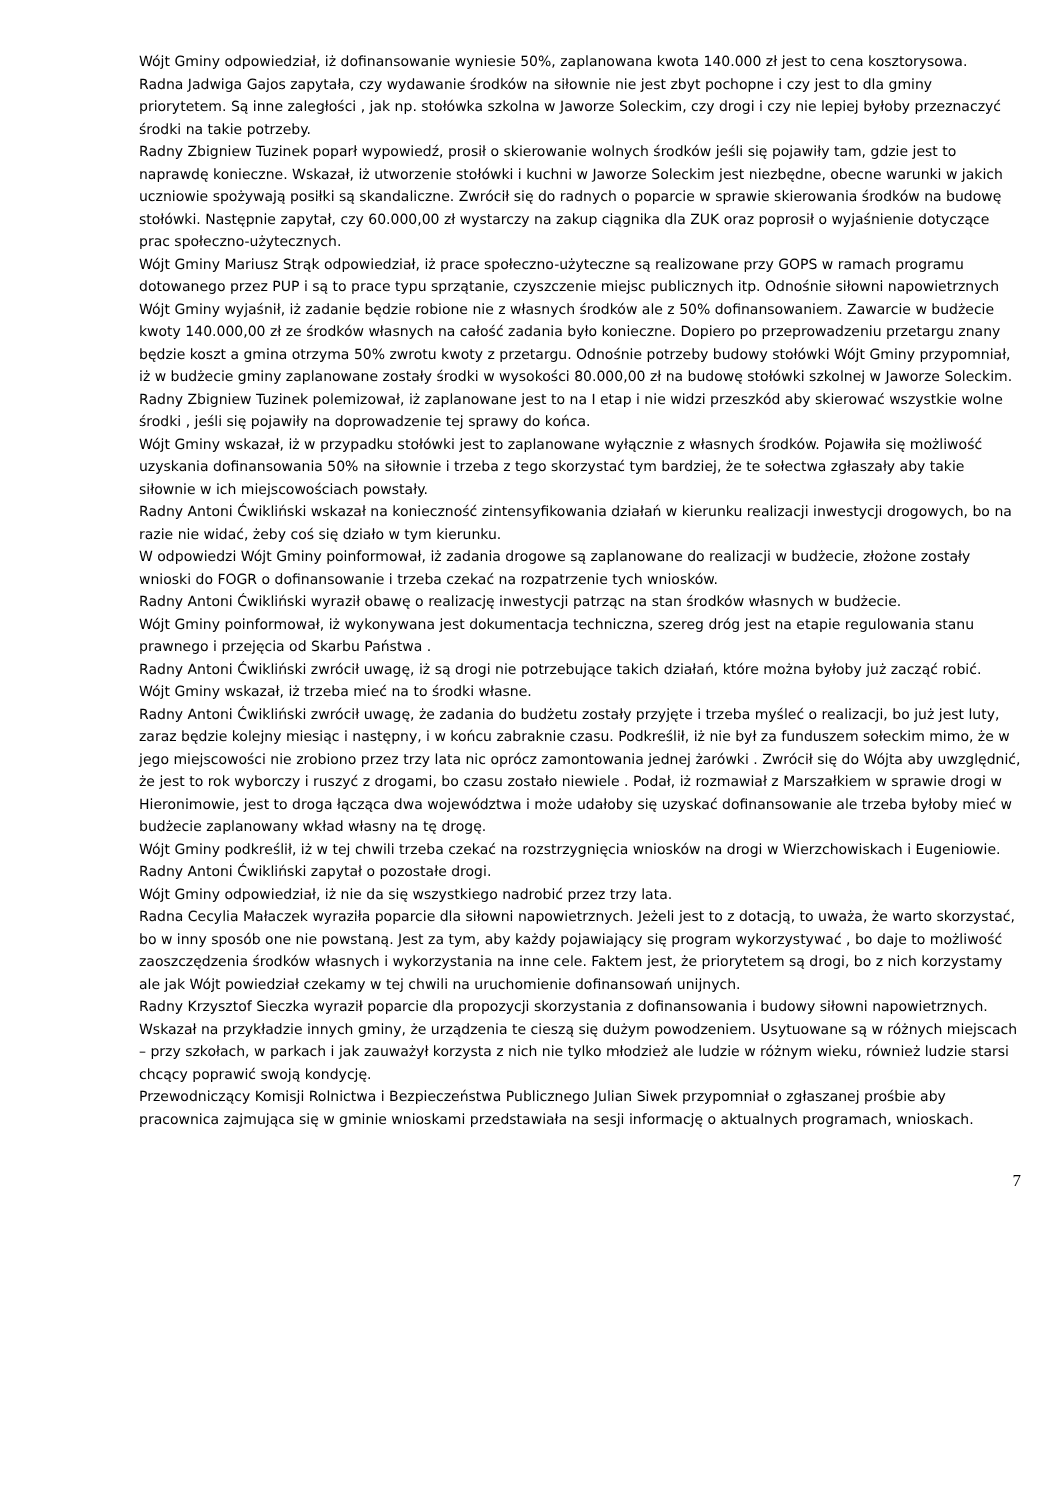Wójt Gminy odpowiedział, iż dofinansowanie wyniesie 50%, zaplanowana kwota 140.000 zł jest to cena kosztorysowa.
Radna Jadwiga Gajos zapytała, czy wydawanie środków na siłownie nie jest zbyt pochopne i czy jest to dla gminy priorytetem. Są inne zaległości , jak np. stołówka szkolna w Jaworze Soleckim, czy drogi i czy nie lepiej byłoby przeznaczyć środki na takie potrzeby.
Radny Zbigniew Tuzinek poparł wypowiedź, prosił o skierowanie wolnych środków jeśli się pojawiły tam, gdzie jest to naprawdę konieczne. Wskazał, iż utworzenie stołówki i kuchni w Jaworze Soleckim jest niezbędne, obecne warunki w jakich uczniowie spożywają posiłki są skandaliczne. Zwrócił się do radnych o poparcie w sprawie skierowania środków na budowę stołówki. Następnie zapytał, czy 60.000,00 zł wystarczy na zakup ciągnika dla ZUK oraz poprosił o wyjaśnienie dotyczące prac społeczno-użytecznych.
Wójt Gminy Mariusz Strąk odpowiedział, iż prace społeczno-użyteczne są realizowane przy GOPS w ramach programu dotowanego przez PUP i są to prace typu sprzątanie, czyszczenie miejsc publicznych itp. Odnośnie siłowni napowietrznych Wójt Gminy wyjaśnił, iż zadanie będzie robione nie z własnych środków ale z 50% dofinansowaniem. Zawarcie w budżecie kwoty 140.000,00 zł ze środków własnych na całość zadania było konieczne. Dopiero po przeprowadzeniu przetargu znany będzie koszt a gmina otrzyma 50% zwrotu kwoty z przetargu. Odnośnie potrzeby budowy stołówki Wójt Gminy przypomniał, iż w budżecie gminy zaplanowane zostały środki w wysokości 80.000,00 zł na budowę stołówki szkolnej w Jaworze Soleckim.
Radny Zbigniew Tuzinek polemizował, iż zaplanowane jest to na I etap i nie widzi przeszkód aby skierować wszystkie wolne środki , jeśli się pojawiły na doprowadzenie tej sprawy do końca.
Wójt Gminy wskazał, iż w przypadku stołówki jest to zaplanowane wyłącznie z własnych środków. Pojawiła się możliwość uzyskania dofinansowania 50% na siłownie i trzeba z tego skorzystać tym bardziej, że te sołectwa zgłaszały aby takie siłownie w ich miejscowościach powstały.
Radny Antoni Ćwikliński wskazał na konieczność zintensyfikowania działań w kierunku realizacji inwestycji drogowych, bo na razie nie widać, żeby coś się działo w tym kierunku.
W odpowiedzi Wójt Gminy poinformował, iż zadania drogowe są zaplanowane do realizacji w budżecie, złożone zostały wnioski do FOGR o dofinansowanie i trzeba czekać na rozpatrzenie tych wniosków.
Radny Antoni Ćwikliński wyraził obawę o realizację inwestycji patrząc na stan środków własnych w budżecie.
Wójt Gminy poinformował, iż wykonywana jest dokumentacja techniczna, szereg dróg jest na etapie regulowania stanu prawnego i przejęcia od Skarbu Państwa .
Radny Antoni Ćwikliński zwrócił uwagę, iż są drogi nie potrzebujące takich działań, które można byłoby już zacząć robić.
Wójt Gminy wskazał, iż trzeba mieć na to środki własne.
Radny Antoni Ćwikliński zwrócił uwagę, że zadania do budżetu zostały przyjęte i trzeba myśleć o realizacji, bo już jest luty, zaraz będzie kolejny miesiąc i następny, i w końcu zabraknie czasu. Podkreślił, iż nie był za funduszem sołeckim mimo, że w jego miejscowości nie zrobiono przez trzy lata nic oprócz zamontowania jednej żarówki . Zwrócił się do Wójta aby uwzględnić, że jest to rok wyborczy i ruszyć z drogami, bo czasu zostało niewiele . Podał, iż rozmawiał z Marszałkiem w sprawie drogi w Hieronimowie, jest to droga łącząca dwa województwa i może udałoby się uzyskać dofinansowanie ale trzeba byłoby mieć w budżecie zaplanowany wkład własny na tę drogę.
Wójt Gminy podkreślił, iż w tej chwili trzeba czekać na rozstrzygnięcia wniosków na drogi w Wierzchowiskach i Eugeniowie.
Radny Antoni Ćwikliński zapytał o pozostałe drogi.
Wójt Gminy odpowiedział, iż nie da się wszystkiego nadrobić przez trzy lata.
Radna Cecylia Małaczek wyraziła poparcie dla siłowni napowietrznych. Jeżeli jest to z dotacją, to uważa, że warto skorzystać, bo w inny sposób one nie powstaną. Jest za tym, aby każdy pojawiający się program wykorzystywać , bo daje to możliwość zaoszczędzenia środków własnych i wykorzystania na inne cele. Faktem jest, że priorytetem są drogi, bo z nich korzystamy ale jak Wójt powiedział czekamy w tej chwili na uruchomienie dofinansowań unijnych.
Radny Krzysztof Sieczka wyraził poparcie dla propozycji skorzystania z dofinansowania i budowy siłowni napowietrznych. Wskazał na przykładzie innych gminy, że urządzenia te cieszą się dużym powodzeniem. Usytuowane są w różnych miejscach – przy szkołach, w parkach i jak zauważył korzysta z nich nie tylko młodzież ale ludzie w różnym wieku, również ludzie starsi chcący poprawić swoją kondycję.
Przewodniczący Komisji Rolnictwa i Bezpieczeństwa Publicznego Julian Siwek przypomniał o zgłaszanej prośbie aby pracownica zajmująca się w gminie wnioskami przedstawiała na sesji informację o aktualnych programach, wnioskach.
7